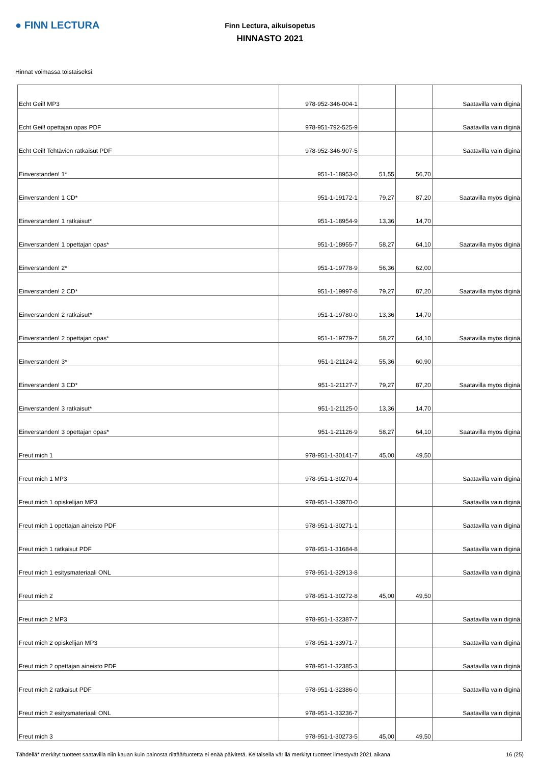● FINN LECTURA
Finn Lectura, aikuisopetus
HINNASTO 2021
Hinnat voimassa toistaiseksi.
| Echt Geil! MP3 | 978-952-346-004-1 | | | Saatavilla vain diginä |
| Echt Geil! opettajan opas PDF | 978-951-792-525-9 | | | Saatavilla vain diginä |
| Echt Geil! Tehtävien ratkaisut PDF | 978-952-346-907-5 | | | Saatavilla vain diginä |
| Einverstanden! 1* | 951-1-18953-0 | 51,55 | 56,70 | |
| Einverstanden! 1 CD* | 951-1-19172-1 | 79,27 | 87,20 | Saatavilla myös diginä |
| Einverstanden! 1 ratkaisut* | 951-1-18954-9 | 13,36 | 14,70 | |
| Einverstanden! 1 opettajan opas* | 951-1-18955-7 | 58,27 | 64,10 | Saatavilla myös diginä |
| Einverstanden! 2* | 951-1-19778-9 | 56,36 | 62,00 | |
| Einverstanden! 2 CD* | 951-1-19997-8 | 79,27 | 87,20 | Saatavilla myös diginä |
| Einverstanden! 2 ratkaisut* | 951-1-19780-0 | 13,36 | 14,70 | |
| Einverstanden! 2 opettajan opas* | 951-1-19779-7 | 58,27 | 64,10 | Saatavilla myös diginä |
| Einverstanden! 3* | 951-1-21124-2 | 55,36 | 60,90 | |
| Einverstanden! 3 CD* | 951-1-21127-7 | 79,27 | 87,20 | Saatavilla myös diginä |
| Einverstanden! 3 ratkaisut* | 951-1-21125-0 | 13,36 | 14,70 | |
| Einverstanden! 3 opettajan opas* | 951-1-21126-9 | 58,27 | 64,10 | Saatavilla myös diginä |
| Freut mich 1 | 978-951-1-30141-7 | 45,00 | 49,50 | |
| Freut mich 1 MP3 | 978-951-1-30270-4 | | | Saatavilla vain diginä |
| Freut mich 1 opiskelijan MP3 | 978-951-1-33970-0 | | | Saatavilla vain diginä |
| Freut mich 1 opettajan aineisto PDF | 978-951-1-30271-1 | | | Saatavilla vain diginä |
| Freut mich 1 ratkaisut PDF | 978-951-1-31684-8 | | | Saatavilla vain diginä |
| Freut mich 1 esitysmateriaali ONL | 978-951-1-32913-8 | | | Saatavilla vain diginä |
| Freut mich 2 | 978-951-1-30272-8 | 45,00 | 49,50 | |
| Freut mich 2 MP3 | 978-951-1-32387-7 | | | Saatavilla vain diginä |
| Freut mich 2 opiskelijan MP3 | 978-951-1-33971-7 | | | Saatavilla vain diginä |
| Freut mich 2 opettajan aineisto PDF | 978-951-1-32385-3 | | | Saatavilla vain diginä |
| Freut mich 2 ratkaisut PDF | 978-951-1-32386-0 | | | Saatavilla vain diginä |
| Freut mich 2 esitysmateriaali ONL | 978-951-1-33236-7 | | | Saatavilla vain diginä |
| Freut mich 3 | 978-951-1-30273-5 | 45,00 | 49,50 | |
Tähdellä* merkityt tuotteet saatavilla niin kauan kuin painosta riittää/tuotetta ei enää päivitetä. Keltaisella värillä merkityt tuotteet ilmestyvät 2021 aikana. 16 (25)